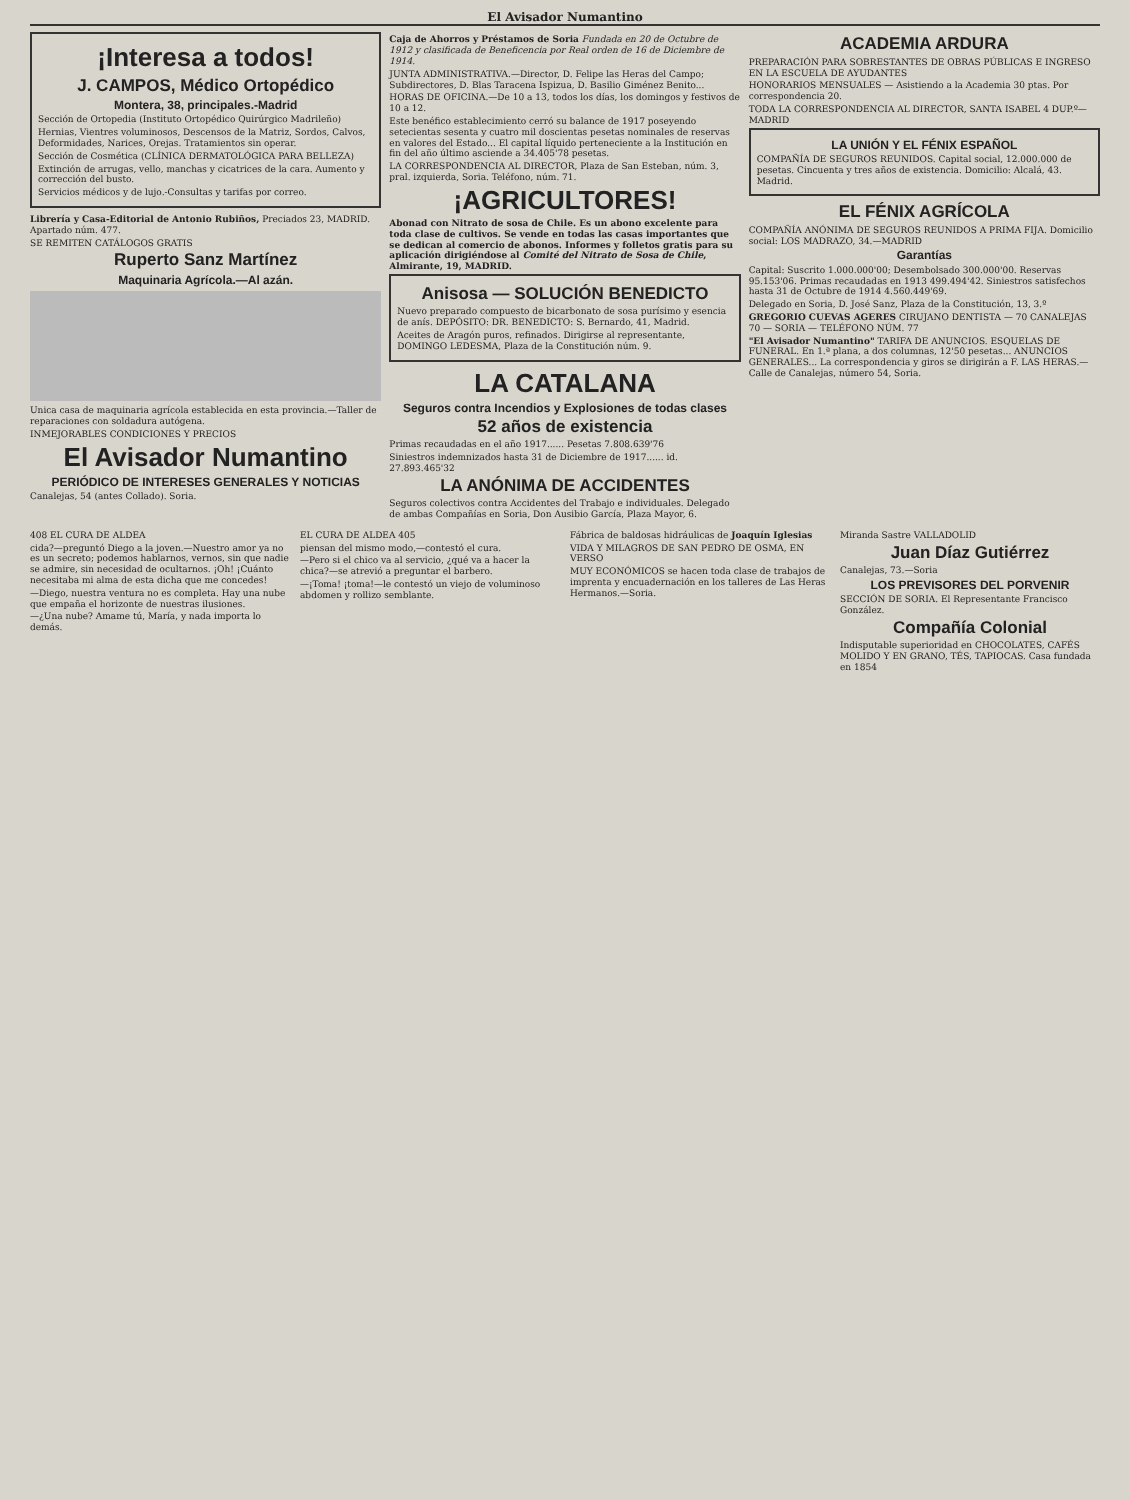El Avisador Numantino
¡Interesa a todos!
J. CAMPOS, Médico Ortopédico
Montera, 38, principales.-Madrid
Sección de Ortopedia (Instituto Ortopédico Quirúrgico Madrileño)
Hernias, Vientres voluminosos, Descensos de la Matriz, Sordos, Calvos, Deformidades, Narices, Orejas. Tratamientos sin operar.
Sección de Cosmética (CLÍNICA DERMATOLÓGICA PARA BELLEZA)
Extinción de arrugas, vello, manchas y cicatrices de la cara. Aumento y corrección del busto.
Servicios médicos y de lujo.-Consultas y tarifas por correo.
Librería y Casa-Editorial de Antonio Rubiños, Preciados 23, MADRID. Apartado núm. 477.
SE REMITEN CATÁLOGOS GRATIS
Ruperto Sanz Martínez
Maquinaria Agrícola.—Al azán.
Unica casa de maquinaria agrícola establecida en esta provincia.—Taller de reparaciones con soldadura autógena.
INMEJORABLES CONDICIONES Y PRECIOS
El Avisador Numantino
PERIÓDICO DE INTERESES GENERALES Y NOTICIAS
Canalejas, 54 (antes Collado). Soria.
Caja de Ahorros y Préstamos de Soria Fundada en 20 de Octubre de 1912 y clasificada de Beneficencia por Real orden de 16 de Diciembre de 1914.
JUNTA ADMINISTRATIVA.—Director, D. Felipe las Heras del Campo; Subdirectores, D. Blas Taracena Ispizua, D. Basilio Giménez Benito...
HORAS DE OFICINA.—De 10 a 13, todos los días, los domingos y festivos de 10 a 12.
Este benéfico establecimiento cerró su balance de 1917 poseyendo setecientas sesenta y cuatro mil doscientas pesetas nominales de reservas en valores del Estado... El capital líquido perteneciente a la Institución en fin del año último asciende a 34.405'78 pesetas.
LA CORRESPONDENCIA AL DIRECTOR, Plaza de San Esteban, núm. 3, pral. izquierda, Soria. Teléfono, núm. 71.
¡AGRICULTORES!
Abonad con Nitrato de sosa de Chile. Es un abono excelente para toda clase de cultivos. Se vende en todas las casas importantes que se dedican al comercio de abonos. Informes y folletos gratis para su aplicación dirigiéndose al Comité del Nitrato de Sosa de Chile, Almirante, 19, MADRID.
Anisosa — SOLUCIÓN BENEDICTO
Nuevo preparado compuesto de bicarbonato de sosa purísimo y esencia de anís. DEPÓSITO: DR. BENEDICTO: S. Bernardo, 41, Madrid.
Aceites de Aragón puros, refinados. Dirigirse al representante, DOMINGO LEDESMA, Plaza de la Constitución núm. 9.
LA CATALANA
Seguros contra Incendios y Explosiones de todas clases
52 años de existencia
Primas recaudadas en el año 1917...... Pesetas 7.808.639'76
Siniestros indemnizados hasta 31 de Diciembre de 1917...... id. 27.893.465'32
LA ANÓNIMA DE ACCIDENTES
Seguros colectivos contra Accidentes del Trabajo e individuales. Delegado de ambas Compañías en Soria, Don Ausibio García, Plaza Mayor, 6.
ACADEMIA ARDURA
PREPARACIÓN PARA SOBRESTANTES DE OBRAS PÚBLICAS E INGRESO EN LA ESCUELA DE AYUDANTES
HONORARIOS MENSUALES — Asistiendo a la Academia 30 ptas. Por correspondencia 20.
TODA LA CORRESPONDENCIA AL DIRECTOR, SANTA ISABEL 4 DUP.º—MADRID
LA UNIÓN Y EL FÉNIX ESPAÑOL
COMPAÑÍA DE SEGUROS REUNIDOS. Capital social, 12.000.000 de pesetas. Cincuenta y tres años de existencia. Domicilio: Alcalá, 43. Madrid.
EL FÉNIX AGRÍCOLA
COMPAÑÍA ANÓNIMA DE SEGUROS REUNIDOS A PRIMA FIJA. Domicilio social: LOS MADRAZO, 34.—MADRID
Garantías
Capital: Suscrito 1.000.000'00; Desembolsado 300.000'00. Reservas 95.153'06. Primas recaudadas en 1913 499.494'42. Siniestros satisfechos hasta 31 de Octubre de 1914 4.560.449'69.
Delegado en Soria, D. José Sanz, Plaza de la Constitución, 13, 3.º
GREGORIO CUEVAS AGERES CIRUJANO DENTISTA — 70 CANALEJAS 70 — SORIA — TELÉFONO NÚM. 77
"El Avisador Numantino" TARIFA DE ANUNCIOS. ESQUELAS DE FUNERAL. En 1.ª plana, a dos columnas, 12'50 pesetas... ANUNCIOS GENERALES... La correspondencia y giros se dirigirán a F. LAS HERAS.—Calle de Canalejas, número 54, Soria.
408 EL CURA DE ALDEA
cida?—preguntó Diego a la joven.—Nuestro amor ya no es un secreto; podemos hablarnos, vernos, sin que nadie se admire, sin necesidad de ocultarnos. ¡Oh! ¡Cuánto necesitaba mi alma de esta dicha que me concedes!
—Diego, nuestra ventura no es completa. Hay una nube que empaña el horizonte de nuestras ilusiones.
—¿Una nube? Amame tú, María, y nada importa lo demás.
EL CURA DE ALDEA 405
piensan del mismo modo,—contestó el cura.
—Pero si el chico va al servicio, ¿qué va a hacer la chica?—se atrevió a preguntar el barbero.
—¡Toma! ¡toma!—le contestó un viejo de voluminoso abdomen y rollizo semblante.
Fábrica de baldosas hidráulicas de Joaquín Iglesias
VIDA Y MILAGROS DE SAN PEDRO DE OSMA, EN VERSO
MUY ECONÓMICOS se hacen toda clase de trabajos de imprenta y encuadernación en los talleres de Las Heras Hermanos.—Soria.
Miranda Sastre VALLADOLID
Juan Díaz Gutiérrez
Canalejas, 73.—Soria
LOS PREVISORES DEL PORVENIR
SECCIÓN DE SORIA. El Representante Francisco González.
Compañía Colonial
Indisputable superioridad en CHOCOLATES, CAFÉS MOLIDO Y EN GRANO, TÉS, TAPIOCAS. Casa fundada en 1854